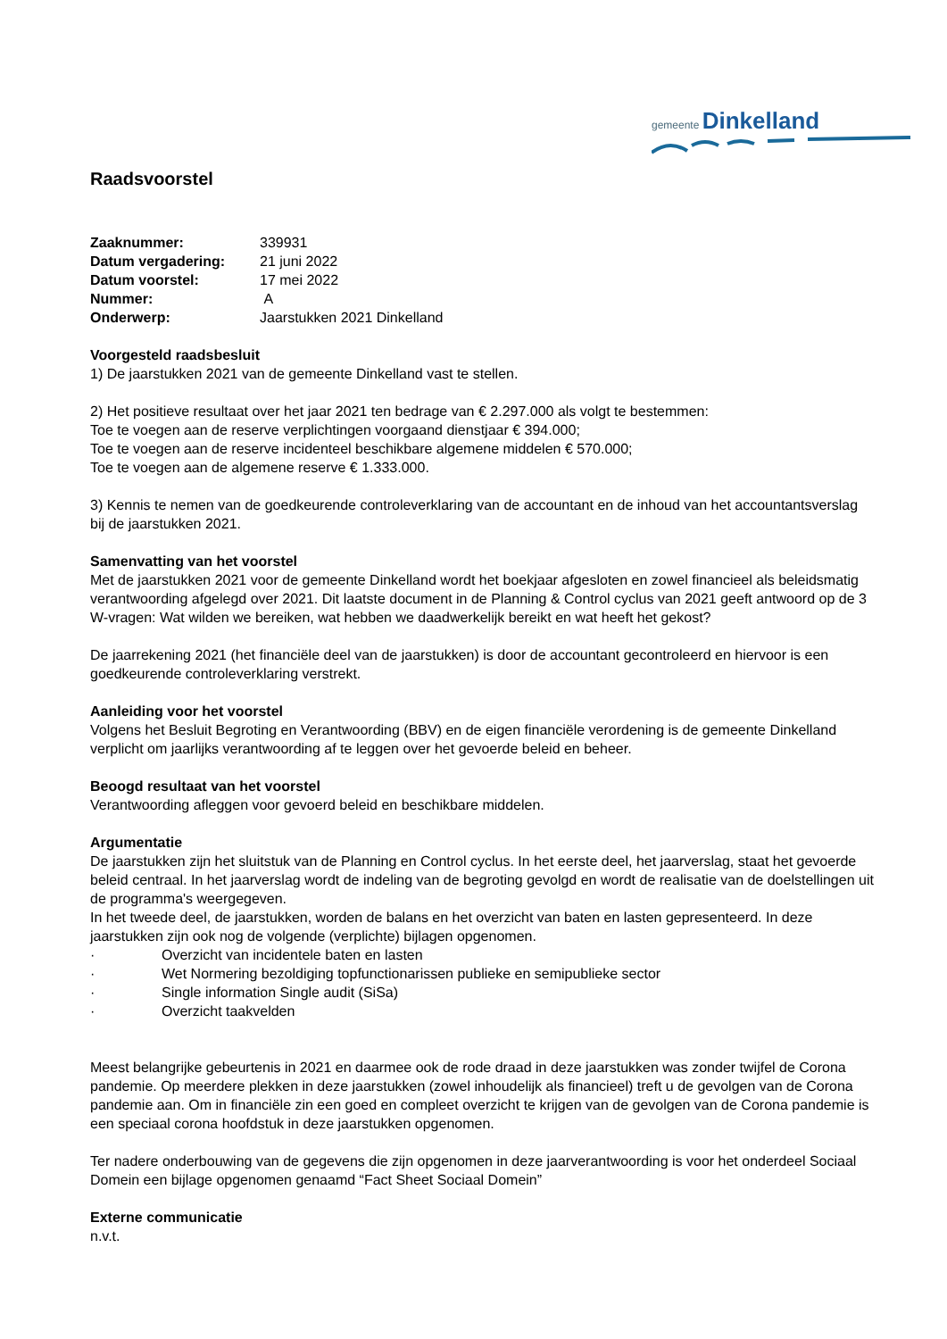gemeente Dinkelland
Raadsvoorstel
| Zaaknummer: | 339931 |
| Datum vergadering: | 21 juni 2022 |
| Datum voorstel: | 17 mei 2022 |
| Nummer: | A |
| Onderwerp: | Jaarstukken 2021 Dinkelland |
Voorgesteld raadsbesluit
1) De jaarstukken 2021 van de gemeente Dinkelland vast te stellen.
2) Het positieve resultaat over het jaar 2021 ten bedrage van € 2.297.000 als volgt te bestemmen:
Toe te voegen aan de reserve verplichtingen voorgaand dienstjaar € 394.000;
Toe te voegen aan de reserve incidenteel beschikbare algemene middelen € 570.000;
Toe te voegen aan de algemene reserve € 1.333.000.
3) Kennis te nemen van de goedkeurende controleverklaring van de accountant en de inhoud van het accountantsverslag bij de jaarstukken 2021.
Samenvatting van het voorstel
Met de jaarstukken 2021 voor de gemeente Dinkelland wordt het boekjaar afgesloten en zowel financieel als beleidsmatig verantwoording afgelegd over 2021. Dit laatste document in de Planning & Control cyclus van 2021 geeft antwoord op de 3 W-vragen: Wat wilden we bereiken, wat hebben we daadwerkelijk bereikt en wat heeft het gekost?
De jaarrekening 2021 (het financiële deel van de jaarstukken) is door de accountant gecontroleerd en hiervoor is een goedkeurende controleverklaring verstrekt.
Aanleiding voor het voorstel
Volgens het Besluit Begroting en Verantwoording (BBV) en de eigen financiële verordening is de gemeente Dinkelland verplicht om jaarlijks verantwoording af te leggen over het gevoerde beleid en beheer.
Beoogd resultaat van het voorstel
Verantwoording afleggen voor gevoerd beleid en beschikbare middelen.
Argumentatie
De jaarstukken zijn het sluitstuk van de Planning en Control cyclus. In het eerste deel, het jaarverslag, staat het gevoerde beleid centraal. In het jaarverslag wordt de indeling van de begroting gevolgd en wordt de realisatie van de doelstellingen uit de programma's weergegeven.
In het tweede deel, de jaarstukken, worden de balans en het overzicht van baten en lasten gepresenteerd. In deze jaarstukken zijn ook nog de volgende (verplichte) bijlagen opgenomen.
· Overzicht van incidentele baten en lasten
· Wet Normering bezoldiging topfunctionarissen publieke en semipublieke sector
· Single information Single audit (SiSa)
· Overzicht taakvelden
Meest belangrijke gebeurtenis in 2021 en daarmee ook de rode draad in deze jaarstukken was zonder twijfel de Corona pandemie. Op meerdere plekken in deze jaarstukken (zowel inhoudelijk als financieel) treft u de gevolgen van de Corona pandemie aan. Om in financiële zin een goed en compleet overzicht te krijgen van de gevolgen van de Corona pandemie is een speciaal corona hoofdstuk in deze jaarstukken opgenomen.
Ter nadere onderbouwing van de gegevens die zijn opgenomen in deze jaarverantwoording is voor het onderdeel Sociaal Domein een bijlage opgenomen genaamd “Fact Sheet Sociaal Domein”
Externe communicatie
n.v.t.